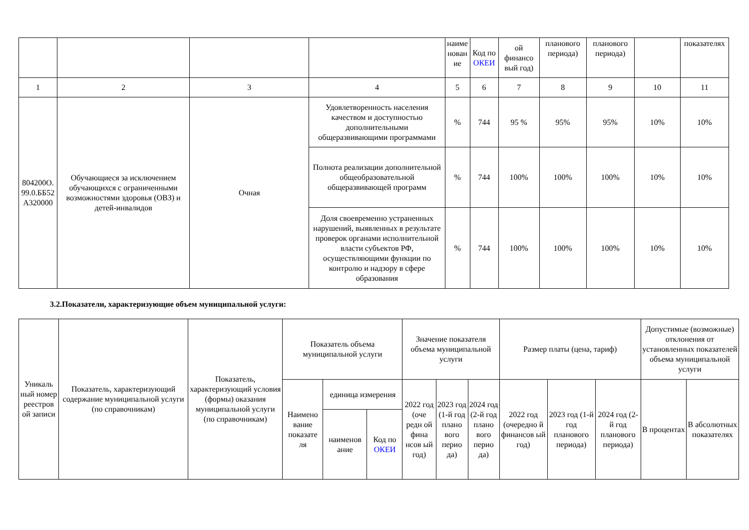| | | | | наиме нован ие | Код по ОКЕИ | ой финансо вый год) | планового периода) | планового периода) | | показателях |
| 1 | 2 | 3 | 4 | 5 | 6 | 7 | 8 | 9 | 10 | 11 |
| 804200О. 99.0.ББ52 А320000 | Обучающиеся за исключением обучающихся с ограниченными возможностями здоровья (ОВЗ) и детей-инвалидов | Очная | Удовлетворенность населения качеством и доступностью дополнительными общеразвивающими программами | % | 744 | 95 % | 95% | 95% | 10% | 10% |
| | | | Полнота реализации дополнительной общеобразовательной общеразвивающей программ | % | 744 | 100% | 100% | 100% | 10% | 10% |
| | | | Доля своевременно устраненных нарушений, выявленных в результате проверок органами исполнительной власти субъектов РФ, осуществляющими функции по контролю и надзору в сфере образования | % | 744 | 100% | 100% | 100% | 10% | 10% |
3.2.Показатели, характеризующие объем муниципальной услуги:
| Уникаль ный номер реестров ой записи | Показатель, характеризующий содержание муниципальной услуги (по справочникам) | Показатель, характеризующий условия (формы) оказания муниципальной услуги (по справочникам) | Показатель объема муниципальной услуги | | | Значение показателя объема муниципальной услуги | | | Размер платы (цена, тариф) | | | Допустимые (возможные) отклонения от установленных показателей объема муниципальной услуги | |
| | | | Наимено вание показате ля | единица измерения | | 2022 год (оче редн ой фина нсов ый год) | 2023 год (1-й год плано вого перио да) | 2024 год (2-й год плано вого перио да) | 2022 год (очередно й финансов ый год) | 2023 год (1-й год планового периода) | 2024 год (2-й год планового периода) | В процентах | В абсолютных показателях |
| | | | | наименов ание | Код по ОКЕИ | | | | | | | | |